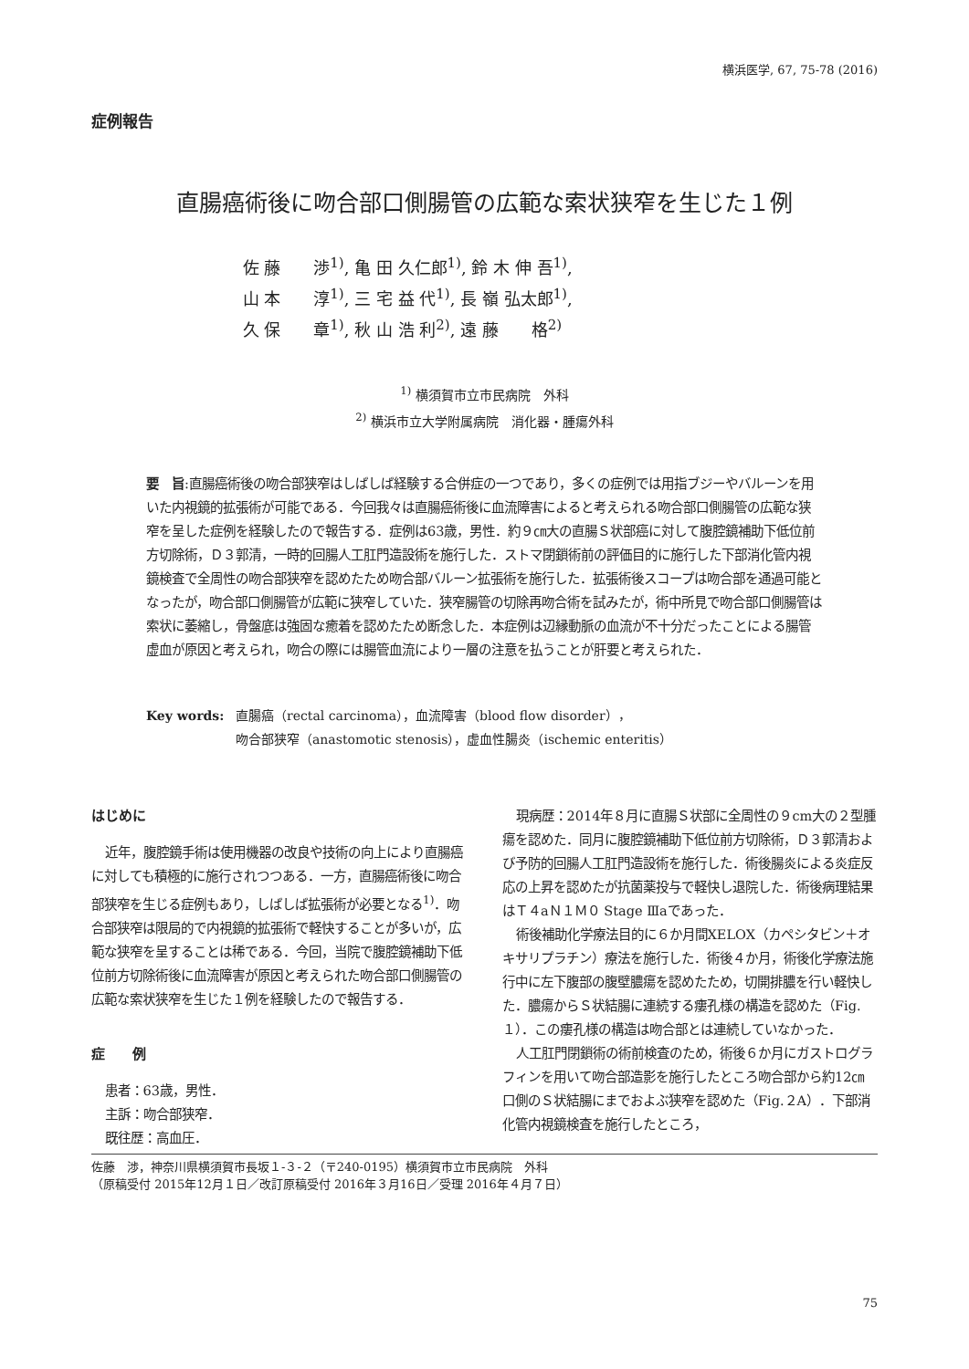横浜医学, 67, 75-78 (2016)
症例報告
直腸癌術後に吻合部口側腸管の広範な索状狭窄を生じた１例
佐 藤　　渉<sup>1)</sup>, 亀 田 久仁郎<sup>1)</sup>, 鈴 木 伸 吾<sup>1)</sup>,
山 本　　淳<sup>1)</sup>, 三 宅 益 代<sup>1)</sup>, 長 嶺 弘太郎<sup>1)</sup>,
久 保　　章<sup>1)</sup>, 秋 山 浩 利<sup>2)</sup>, 遠 藤　　格<sup>2)</sup>
<sup>1)</sup> 横須賀市立市民病院　外科
<sup>2)</sup> 横浜市立大学附属病院　消化器・腫瘍外科
要　旨:直腸癌術後の吻合部狭窄はしばしば経験する合併症の一つであり，多くの症例では用指ブジーやバルーンを用いた内視鏡的拡張術が可能である．今回我々は直腸癌術後に血流障害によると考えられる吻合部口側腸管の広範な狭窄を呈した症例を経験したので報告する．症例は63歳，男性．約９㎝大の直腸Ｓ状部癌に対して腹腔鏡補助下低位前方切除術，Ｄ３郭清，一時的回腸人工肛門造設術を施行した．ストマ閉鎖術前の評価目的に施行した下部消化管内視鏡検査で全周性の吻合部狭窄を認めたため吻合部バルーン拡張術を施行した．拡張術後スコープは吻合部を通過可能となったが，吻合部口側腸管が広範に狭窄していた．狭窄腸管の切除再吻合術を試みたが，術中所見で吻合部口側腸管は索状に萎縮し，骨盤底は強固な癒着を認めたため断念した．本症例は辺縁動脈の血流が不十分だったことによる腸管虚血が原因と考えられ，吻合の際には腸管血流により一層の注意を払うことが肝要と考えられた．
Key words: 直腸癌（rectal carcinoma），血流障害（blood flow disorder），
吻合部狭窄（anastomotic stenosis），虚血性腸炎（ischemic enteritis）
はじめに
近年，腹腔鏡手術は使用機器の改良や技術の向上により直腸癌に対しても積極的に施行されつつある．一方，直腸癌術後に吻合部狭窄を生じる症例もあり，しばしば拡張術が必要となる<sup>1)</sup>．吻合部狭窄は限局的で内視鏡的拡張術で軽快することが多いが，広範な狭窄を呈することは稀である．今回，当院で腹腔鏡補助下低位前方切除術後に血流障害が原因と考えられた吻合部口側腸管の広範な索状狭窄を生じた１例を経験したので報告する．
症　　例
患者：63歳，男性．
主訴：吻合部狭窄．
既往歴：高血圧．
現病歴：2014年８月に直腸Ｓ状部に全周性の９cm大の２型腫瘍を認めた．同月に腹腔鏡補助下低位前方切除術，Ｄ３郭清および予防的回腸人工肛門造設術を施行した．術後腸炎による炎症反応の上昇を認めたが抗菌薬投与で軽快し退院した．術後病理結果はＴ４aＮ１Ｍ０ Stage Ⅲaであった．
術後補助化学療法目的に６か月間XELOX（カペシタビン＋オキサリプラチン）療法を施行した．術後４か月，術後化学療法施行中に左下腹部の腹壁膿瘍を認めたため，切開排膿を行い軽快した．膿瘍からＳ状結腸に連続する瘻孔様の構造を認めた（Fig.１）．この瘻孔様の構造は吻合部とは連続していなかった．
人工肛門閉鎖術の術前検査のため，術後６か月にガストログラフィンを用いて吻合部造影を施行したところ吻合部から約12㎝口側のＳ状結腸にまでおよぶ狭窄を認めた（Fig.２A）．下部消化管内視鏡検査を施行したところ，
佐藤　渉，神奈川県横須賀市長坂１-３-２（〒240-0195）横須賀市立市民病院　外科
（原稿受付 2015年12月１日／改訂原稿受付 2016年３月16日／受理 2016年４月７日）
75